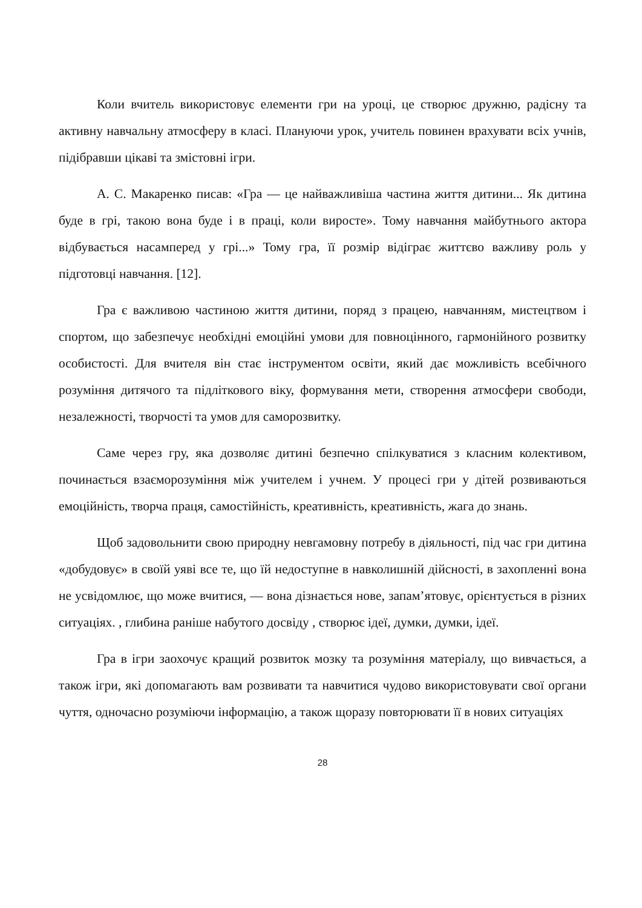Коли вчитель використовує елементи гри на уроці, це створює дружню, радісну та активну навчальну атмосферу в класі. Плануючи урок, учитель повинен врахувати всіх учнів, підібравши цікаві та змістовні ігри.
А. С. Макаренко писав: «Гра — це найважливіша частина життя дитини... Як дитина буде в грі, такою вона буде і в праці, коли виросте». Тому навчання майбутнього актора відбувається насамперед у грі...» Тому гра, її розмір відіграє життєво важливу роль у підготовці навчання. [12].
Гра є важливою частиною життя дитини, поряд з працею, навчанням, мистецтвом і спортом, що забезпечує необхідні емоційні умови для повноцінного, гармонійного розвитку особистості. Для вчителя він стає інструментом освіти, який дає можливість всебічного розуміння дитячого та підліткового віку, формування мети, створення атмосфери свободи, незалежності, творчості та умов для саморозвитку.
Саме через гру, яка дозволяє дитині безпечно спілкуватися з класним колективом, починається взаєморозуміння між учителем і учнем. У процесі гри у дітей розвиваються емоційність, творча праця, самостійність, креативність, креативність, жага до знань.
Щоб задовольнити свою природну невгамовну потребу в діяльності, під час гри дитина «добудовує» в своїй уяві все те, що їй недоступне в навколишній дійсності, в захопленні вона не усвідомлює, що може вчитися, — вона дізнається нове, запам’ятовує, орієнтується в різних ситуаціях. , глибина раніше набутого досвіду , створює ідеї, думки, думки, ідеї.
Гра в ігри заохочує кращий розвиток мозку та розуміння матеріалу, що вивчається, а також ігри, які допомагають вам розвивати та навчитися чудово використовувати свої органи чуття, одночасно розуміючи інформацію, а також щоразу повторювати її в нових ситуаціях
28